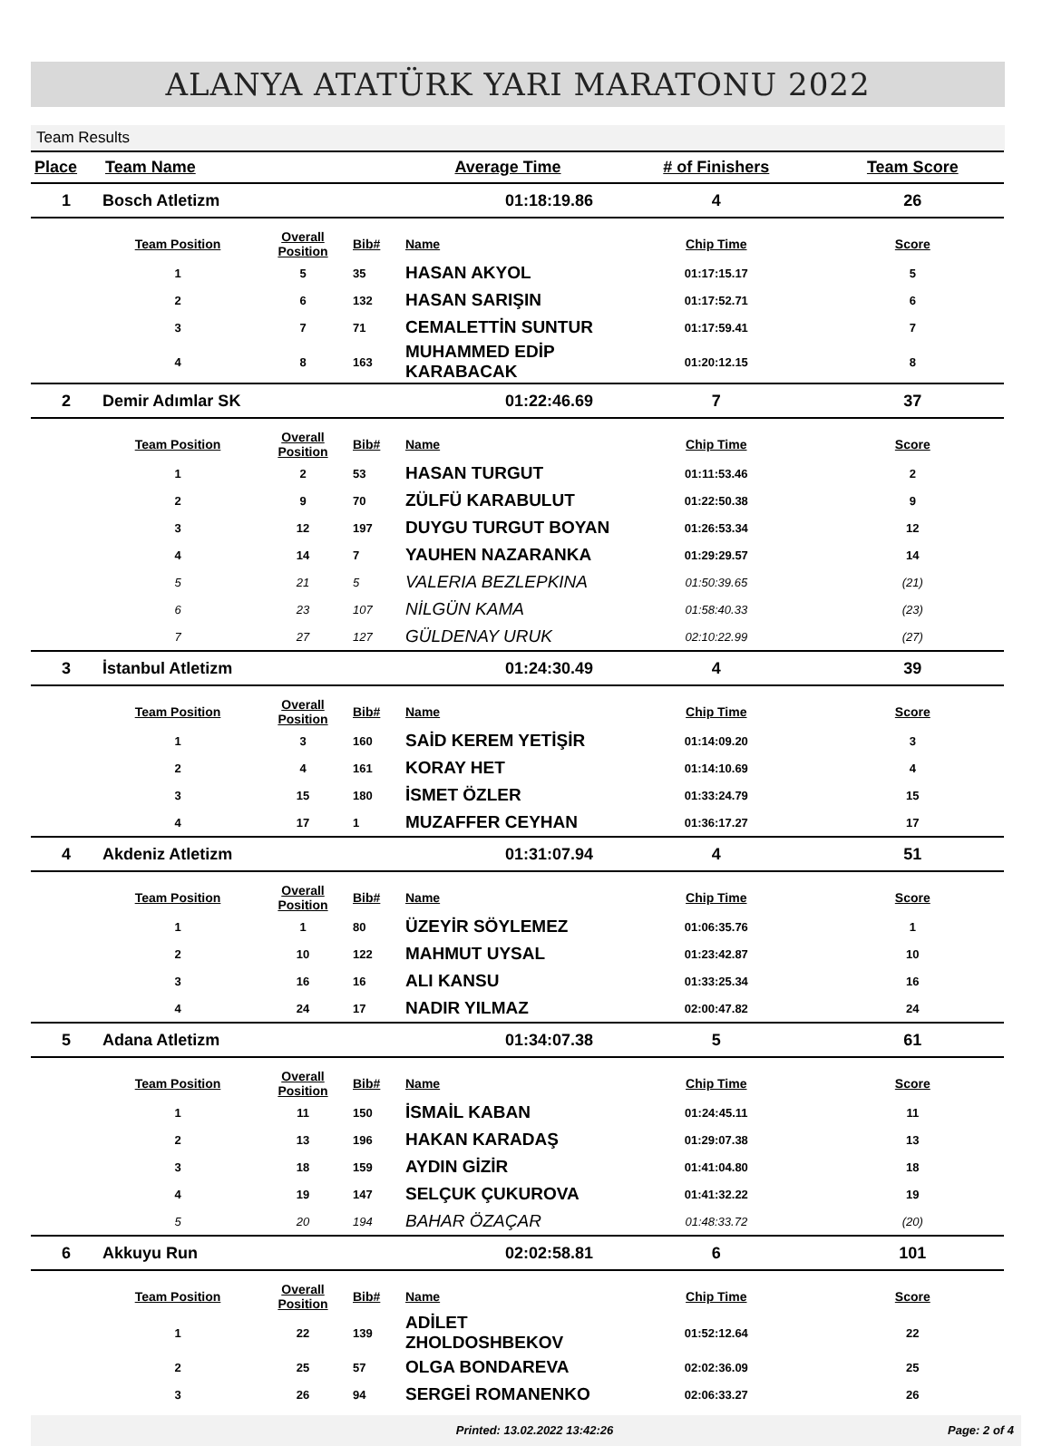ALANYA ATATÜRK YARI MARATONU 2022
Team Results
| Place | Team Name | | | Average Time | # of Finishers | Team Score |
| --- | --- | --- | --- | --- | --- | --- |
| 1 | Bosch Atletizm | | | 01:18:19.86 | 4 | 26 |
| | Team Position | Overall Position | Bib# | Name | Chip Time | Score |
| | 1 | 5 | 35 | HASAN AKYOL | 01:17:15.17 | 5 |
| | 2 | 6 | 132 | HASAN SARIŞIN | 01:17:52.71 | 6 |
| | 3 | 7 | 71 | CEMALETTİN SUNTUR | 01:17:59.41 | 7 |
| | 4 | 8 | 163 | MUHAMMED EDİP KARABACAK | 01:20:12.15 | 8 |
| 2 | Demir Adımlar SK | | | 01:22:46.69 | 7 | 37 |
| | Team Position | Overall Position | Bib# | Name | Chip Time | Score |
| | 1 | 2 | 53 | HASAN TURGUT | 01:11:53.46 | 2 |
| | 2 | 9 | 70 | ZÜLFÜ KARABULUT | 01:22:50.38 | 9 |
| | 3 | 12 | 197 | DUYGU TURGUT BOYAN | 01:26:53.34 | 12 |
| | 4 | 14 | 7 | YAUHEN NAZARANKA | 01:29:29.57 | 14 |
| | 5 | 21 | 5 | VALERIA BEZLEPKINA | 01:50:39.65 | (21) |
| | 6 | 23 | 107 | NİLGÜN KAMA | 01:58:40.33 | (23) |
| | 7 | 27 | 127 | GÜLDENAY URUK | 02:10:22.99 | (27) |
| 3 | İstanbul Atletizm | | | 01:24:30.49 | 4 | 39 |
| | Team Position | Overall Position | Bib# | Name | Chip Time | Score |
| | 1 | 3 | 160 | SAİD KEREM YETİŞİR | 01:14:09.20 | 3 |
| | 2 | 4 | 161 | KORAY HET | 01:14:10.69 | 4 |
| | 3 | 15 | 180 | İSMET ÖZLER | 01:33:24.79 | 15 |
| | 4 | 17 | 1 | MUZAFFER CEYHAN | 01:36:17.27 | 17 |
| 4 | Akdeniz Atletizm | | | 01:31:07.94 | 4 | 51 |
| | Team Position | Overall Position | Bib# | Name | Chip Time | Score |
| | 1 | 1 | 80 | ÜZEYİR SÖYLEMEZ | 01:06:35.76 | 1 |
| | 2 | 10 | 122 | MAHMUT UYSAL | 01:23:42.87 | 10 |
| | 3 | 16 | 16 | ALI KANSU | 01:33:25.34 | 16 |
| | 4 | 24 | 17 | NADIR YILMAZ | 02:00:47.82 | 24 |
| 5 | Adana Atletizm | | | 01:34:07.38 | 5 | 61 |
| | Team Position | Overall Position | Bib# | Name | Chip Time | Score |
| | 1 | 11 | 150 | İSMAİL KABAN | 01:24:45.11 | 11 |
| | 2 | 13 | 196 | HAKAN KARADAŞ | 01:29:07.38 | 13 |
| | 3 | 18 | 159 | AYDIN GİZİR | 01:41:04.80 | 18 |
| | 4 | 19 | 147 | SELÇUK ÇUKUROVA | 01:41:32.22 | 19 |
| | 5 | 20 | 194 | BAHAR ÖZAÇAR | 01:48:33.72 | (20) |
| 6 | Akkuyu Run | | | 02:02:58.81 | 6 | 101 |
| | Team Position | Overall Position | Bib# | Name | Chip Time | Score |
| | 1 | 22 | 139 | ADİLET ZHOLDOSHBEKOV | 01:52:12.64 | 22 |
| | 2 | 25 | 57 | OLGA BONDAREVA | 02:02:36.09 | 25 |
| | 3 | 26 | 94 | SERGEİ ROMANENKO | 02:06:33.27 | 26 |
Printed: 13.02.2022 13:42:26 Page: 2 of 4